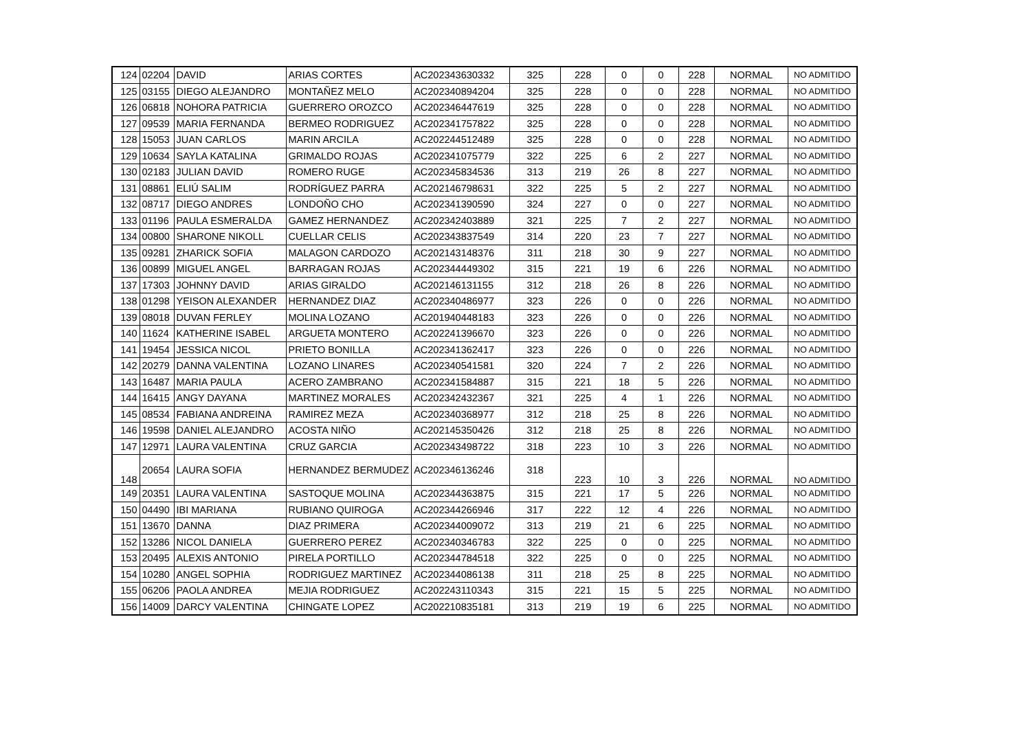| 124 | 02204 | DAVID | ARIAS CORTES | AC202343630332 | 325 | 228 | 0 | 0 | 228 | NORMAL | NO ADMITIDO |
| 125 | 03155 | DIEGO ALEJANDRO | MONTAÑEZ MELO | AC202340894204 | 325 | 228 | 0 | 0 | 228 | NORMAL | NO ADMITIDO |
| 126 | 06818 | NOHORA PATRICIA | GUERRERO OROZCO | AC202346447619 | 325 | 228 | 0 | 0 | 228 | NORMAL | NO ADMITIDO |
| 127 | 09539 | MARIA FERNANDA | BERMEO RODRIGUEZ | AC202341757822 | 325 | 228 | 0 | 0 | 228 | NORMAL | NO ADMITIDO |
| 128 | 15053 | JUAN CARLOS | MARIN ARCILA | AC202244512489 | 325 | 228 | 0 | 0 | 228 | NORMAL | NO ADMITIDO |
| 129 | 10634 | SAYLA KATALINA | GRIMALDO ROJAS | AC202341075779 | 322 | 225 | 6 | 2 | 227 | NORMAL | NO ADMITIDO |
| 130 | 02183 | JULIAN DAVID | ROMERO RUGE | AC202345834536 | 313 | 219 | 26 | 8 | 227 | NORMAL | NO ADMITIDO |
| 131 | 08861 | ELIÚ SALIM | RODRÍGUEZ PARRA | AC202146798631 | 322 | 225 | 5 | 2 | 227 | NORMAL | NO ADMITIDO |
| 132 | 08717 | DIEGO ANDRES | LONDOÑO CHO | AC202341390590 | 324 | 227 | 0 | 0 | 227 | NORMAL | NO ADMITIDO |
| 133 | 01196 | PAULA ESMERALDA | GAMEZ HERNANDEZ | AC202342403889 | 321 | 225 | 7 | 2 | 227 | NORMAL | NO ADMITIDO |
| 134 | 00800 | SHARONE NIKOLL | CUELLAR CELIS | AC202343837549 | 314 | 220 | 23 | 7 | 227 | NORMAL | NO ADMITIDO |
| 135 | 09281 | ZHARICK SOFIA | MALAGON CARDOZO | AC202143148376 | 311 | 218 | 30 | 9 | 227 | NORMAL | NO ADMITIDO |
| 136 | 00899 | MIGUEL ANGEL | BARRAGAN ROJAS | AC202344449302 | 315 | 221 | 19 | 6 | 226 | NORMAL | NO ADMITIDO |
| 137 | 17303 | JOHNNY DAVID | ARIAS GIRALDO | AC202146131155 | 312 | 218 | 26 | 8 | 226 | NORMAL | NO ADMITIDO |
| 138 | 01298 | YEISON ALEXANDER | HERNANDEZ DIAZ | AC202340486977 | 323 | 226 | 0 | 0 | 226 | NORMAL | NO ADMITIDO |
| 139 | 08018 | DUVAN FERLEY | MOLINA LOZANO | AC201940448183 | 323 | 226 | 0 | 0 | 226 | NORMAL | NO ADMITIDO |
| 140 | 11624 | KATHERINE ISABEL | ARGUETA MONTERO | AC202241396670 | 323 | 226 | 0 | 0 | 226 | NORMAL | NO ADMITIDO |
| 141 | 19454 | JESSICA NICOL | PRIETO BONILLA | AC202341362417 | 323 | 226 | 0 | 0 | 226 | NORMAL | NO ADMITIDO |
| 142 | 20279 | DANNA VALENTINA | LOZANO LINARES | AC202340541581 | 320 | 224 | 7 | 2 | 226 | NORMAL | NO ADMITIDO |
| 143 | 16487 | MARIA PAULA | ACERO ZAMBRANO | AC202341584887 | 315 | 221 | 18 | 5 | 226 | NORMAL | NO ADMITIDO |
| 144 | 16415 | ANGY DAYANA | MARTINEZ MORALES | AC202342432367 | 321 | 225 | 4 | 1 | 226 | NORMAL | NO ADMITIDO |
| 145 | 08534 | FABIANA ANDREINA | RAMIREZ MEZA | AC202340368977 | 312 | 218 | 25 | 8 | 226 | NORMAL | NO ADMITIDO |
| 146 | 19598 | DANIEL ALEJANDRO | ACOSTA NIÑO | AC202145350426 | 312 | 218 | 25 | 8 | 226 | NORMAL | NO ADMITIDO |
| 147 | 12971 | LAURA VALENTINA | CRUZ GARCIA | AC202343498722 | 318 | 223 | 10 | 3 | 226 | NORMAL | NO ADMITIDO |
| 148 | 20654 | LAURA SOFIA | HERNANDEZ BERMUDEZ | AC202346136246 | 318 | 223 | 10 | 3 | 226 | NORMAL | NO ADMITIDO |
| 149 | 20351 | LAURA VALENTINA | SASTOQUE MOLINA | AC202344363875 | 315 | 221 | 17 | 5 | 226 | NORMAL | NO ADMITIDO |
| 150 | 04490 | IBI MARIANA | RUBIANO QUIROGA | AC202344266946 | 317 | 222 | 12 | 4 | 226 | NORMAL | NO ADMITIDO |
| 151 | 13670 | DANNA | DIAZ PRIMERA | AC202344009072 | 313 | 219 | 21 | 6 | 225 | NORMAL | NO ADMITIDO |
| 152 | 13286 | NICOL DANIELA | GUERRERO PEREZ | AC202340346783 | 322 | 225 | 0 | 0 | 225 | NORMAL | NO ADMITIDO |
| 153 | 20495 | ALEXIS ANTONIO | PIRELA PORTILLO | AC202344784518 | 322 | 225 | 0 | 0 | 225 | NORMAL | NO ADMITIDO |
| 154 | 10280 | ANGEL SOPHIA | RODRIGUEZ MARTINEZ | AC202344086138 | 311 | 218 | 25 | 8 | 225 | NORMAL | NO ADMITIDO |
| 155 | 06206 | PAOLA ANDREA | MEJIA RODRIGUEZ | AC202243110343 | 315 | 221 | 15 | 5 | 225 | NORMAL | NO ADMITIDO |
| 156 | 14009 | DARCY VALENTINA | CHINGATE LOPEZ | AC202210835181 | 313 | 219 | 19 | 6 | 225 | NORMAL | NO ADMITIDO |